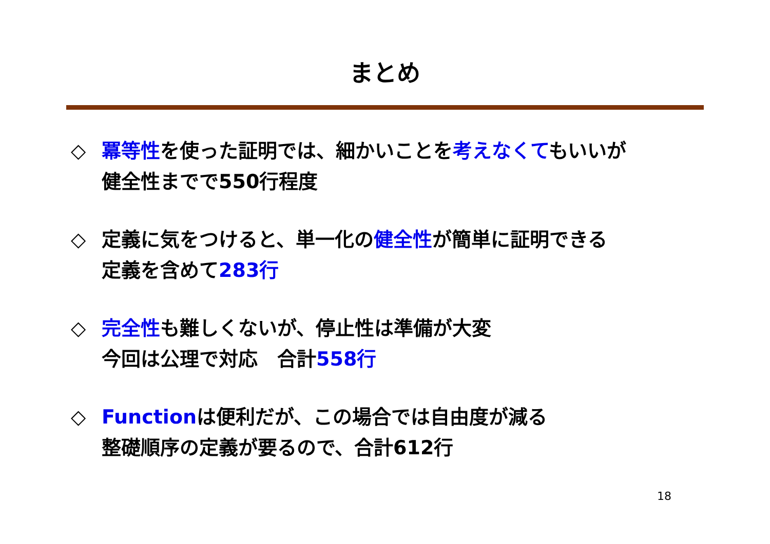まとめ
◇ 冪等性を使った証明では、細かいことを考えなくてもいいが
健全性までで550行程度
◇ 定義に気をつけると、単一化の健全性が簡単に証明できる
定義を含めて283行
◇ 完全性も難しくないが、停止性は準備が大変
今回は公理で対応　合計558行
◇ Functionは便利だが、この場合では自由度が減る
整礎順序の定義が要るので、合計612行
18